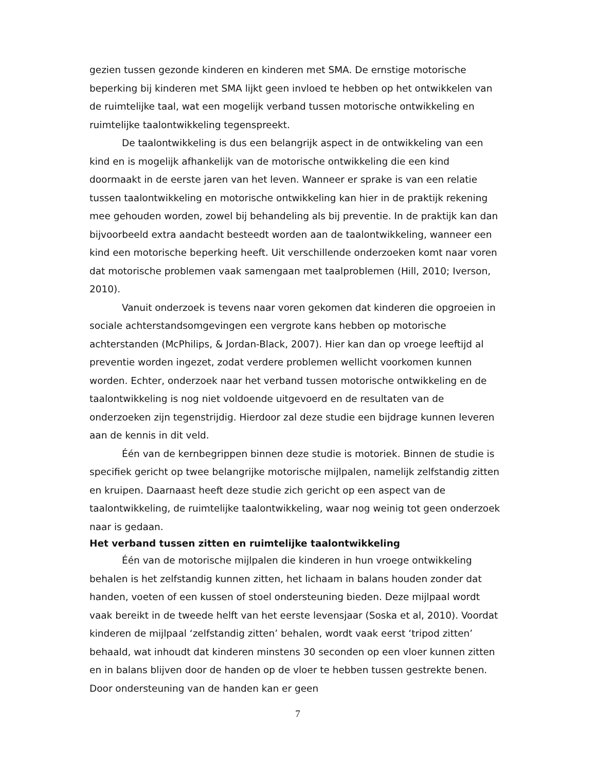gezien tussen gezonde kinderen en kinderen met SMA. De ernstige motorische beperking bij kinderen met SMA lijkt geen invloed te hebben op het ontwikkelen van de ruimtelijke taal, wat een mogelijk verband tussen motorische ontwikkeling en ruimtelijke taalontwikkeling tegenspreekt.
De taalontwikkeling is dus een belangrijk aspect in de ontwikkeling van een kind en is mogelijk afhankelijk van de motorische ontwikkeling die een kind doormaakt in de eerste jaren van het leven. Wanneer er sprake is van een relatie tussen taalontwikkeling en motorische ontwikkeling kan hier in de praktijk rekening mee gehouden worden, zowel bij behandeling als bij preventie. In de praktijk kan dan bijvoorbeeld extra aandacht besteedt worden aan de taalontwikkeling, wanneer een kind een motorische beperking heeft. Uit verschillende onderzoeken komt naar voren dat motorische problemen vaak samengaan met taalproblemen (Hill, 2010; Iverson, 2010).
Vanuit onderzoek is tevens naar voren gekomen dat kinderen die opgroeien in sociale achterstandsomgevingen een vergrote kans hebben op motorische achterstanden (McPhilips, & Jordan-Black, 2007). Hier kan dan op vroege leeftijd al preventie worden ingezet, zodat verdere problemen wellicht voorkomen kunnen worden. Echter, onderzoek naar het verband tussen motorische ontwikkeling en de taalontwikkeling is nog niet voldoende uitgevoerd en de resultaten van de onderzoeken zijn tegenstrijdig. Hierdoor zal deze studie een bijdrage kunnen leveren aan de kennis in dit veld.
Één van de kernbegrippen binnen deze studie is motoriek. Binnen de studie is specifiek gericht op twee belangrijke motorische mijlpalen, namelijk zelfstandig zitten en kruipen. Daarnaast heeft deze studie zich gericht op een aspect van de taalontwikkeling, de ruimtelijke taalontwikkeling, waar nog weinig tot geen onderzoek naar is gedaan.
Het verband tussen zitten en ruimtelijke taalontwikkeling
Één van de motorische mijlpalen die kinderen in hun vroege ontwikkeling behalen is het zelfstandig kunnen zitten, het lichaam in balans houden zonder dat handen, voeten of een kussen of stoel ondersteuning bieden. Deze mijlpaal wordt vaak bereikt in de tweede helft van het eerste levensjaar (Soska et al, 2010). Voordat kinderen de mijlpaal ‘zelfstandig zitten’ behalen, wordt vaak eerst ‘tripod zitten’ behaald, wat inhoudt dat kinderen minstens 30 seconden op een vloer kunnen zitten en in balans blijven door de handen op de vloer te hebben tussen gestrekte benen. Door ondersteuning van de handen kan er geen
7